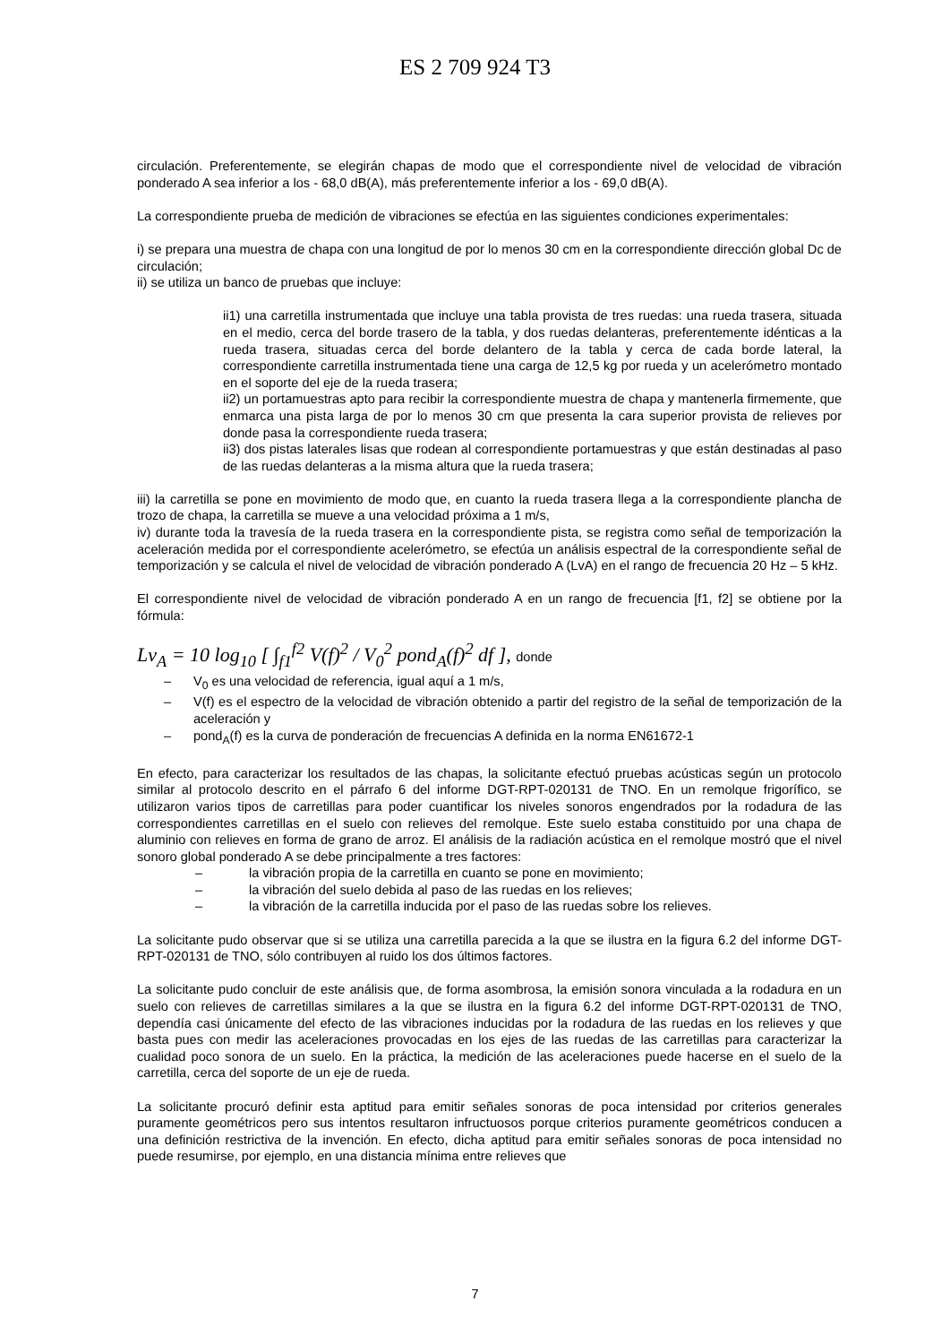ES 2 709 924 T3
circulación. Preferentemente, se elegirán chapas de modo que el correspondiente nivel de velocidad de vibración ponderado A sea inferior a los - 68,0 dB(A), más preferentemente inferior a los - 69,0 dB(A).
La correspondiente prueba de medición de vibraciones se efectúa en las siguientes condiciones experimentales: 5
i) se prepara una muestra de chapa con una longitud de por lo menos 30 cm en la correspondiente dirección global Dc de circulación;
ii) se utiliza un banco de pruebas que incluye:
ii1) una carretilla instrumentada que incluye una tabla provista de tres ruedas: una rueda trasera, situada en el medio, cerca del borde trasero de la tabla, y dos ruedas delanteras, preferentemente idénticas a la rueda trasera, situadas cerca del borde delantero de la tabla y cerca de cada borde lateral, la correspondiente carretilla instrumentada tiene una carga de 12,5 kg por rueda y un acelerómetro montado en el soporte del eje de la rueda trasera;
ii2) un portamuestras apto para recibir la correspondiente muestra de chapa y mantenerla firmemente, que enmarca una pista larga de por lo menos 30 cm que presenta la cara superior provista de relieves por donde pasa la correspondiente rueda trasera;
ii3) dos pistas laterales lisas que rodean al correspondiente portamuestras y que están destinadas al paso de las ruedas delanteras a la misma altura que la rueda trasera;
iii) la carretilla se pone en movimiento de modo que, en cuanto la rueda trasera llega a la correspondiente plancha de trozo de chapa, la carretilla se mueve a una velocidad próxima a 1 m/s,
iv) durante toda la travesía de la rueda trasera en la correspondiente pista, se registra como señal de temporización la aceleración medida por el correspondiente acelerómetro, se efectúa un análisis espectral de la correspondiente señal de temporización y se calcula el nivel de velocidad de vibración ponderado A (LvA) en el rango de frecuencia 20 Hz – 5 kHz.
El correspondiente nivel de velocidad de vibración ponderado A en un rango de frecuencia [f1, f2] se obtiene por la fórmula:
Lv<sub>A</sub> = 10 log<sub>10</sub> [ ∫<sub>f1</sub><sup>f2</sup> V(f)<sup>2</sup> / V<sub>0</sub><sup>2</sup> pond<sub>A</sub>(f)<sup>2</sup> df ], donde
– V<sub>0</sub> es una velocidad de referencia, igual aquí a 1 m/s,
– V(f) es el espectro de la velocidad de vibración obtenido a partir del registro de la señal de temporización de la aceleración y
– pond<sub>A</sub>(f) es la curva de ponderación de frecuencias A definida en la norma EN61672-1
En efecto, para caracterizar los resultados de las chapas, la solicitante efectuó pruebas acústicas según un protocolo similar al protocolo descrito en el párrafo 6 del informe DGT-RPT-020131 de TNO. En un remolque frigorífico, se utilizaron varios tipos de carretillas para poder cuantificar los niveles sonoros engendrados por la rodadura de las correspondientes carretillas en el suelo con relieves del remolque. Este suelo estaba constituido por una chapa de aluminio con relieves en forma de grano de arroz. El análisis de la radiación acústica en el remolque mostró que el nivel sonoro global ponderado A se debe principalmente a tres factores:
– la vibración propia de la carretilla en cuanto se pone en movimiento;
– la vibración del suelo debida al paso de las ruedas en los relieves;
– la vibración de la carretilla inducida por el paso de las ruedas sobre los relieves.
La solicitante pudo observar que si se utiliza una carretilla parecida a la que se ilustra en la figura 6.2 del informe DGT-RPT-020131 de TNO, sólo contribuyen al ruido los dos últimos factores.
La solicitante pudo concluir de este análisis que, de forma asombrosa, la emisión sonora vinculada a la rodadura en un suelo con relieves de carretillas similares a la que se ilustra en la figura 6.2 del informe DGT-RPT-020131 de TNO, dependía casi únicamente del efecto de las vibraciones inducidas por la rodadura de las ruedas en los relieves y que basta pues con medir las aceleraciones provocadas en los ejes de las ruedas de las carretillas para caracterizar la cualidad poco sonora de un suelo. En la práctica, la medición de las aceleraciones puede hacerse en el suelo de la carretilla, cerca del soporte de un eje de rueda.
La solicitante procuró definir esta aptitud para emitir señales sonoras de poca intensidad por criterios generales puramente geométricos pero sus intentos resultaron infructuosos porque criterios puramente geométricos conducen a una definición restrictiva de la invención. En efecto, dicha aptitud para emitir señales sonoras de poca intensidad no puede resumirse, por ejemplo, en una distancia mínima entre relieves que
7